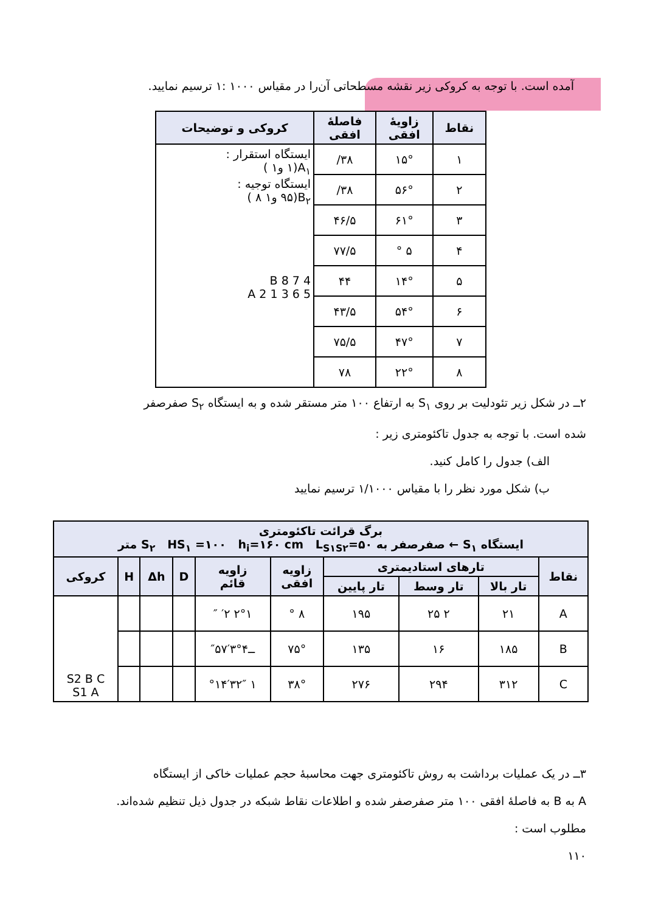آمده است. با توجه به کروکی زیر نقشه مسطحاتی آن‌را در مقیاس ۱۰۰۰ :۱ ترسیم نمایید.
| نقاط | زاویهٔ افقی | فاصلهٔ افقی | کروکی و توضیحات |
| --- | --- | --- | --- |
| ۱ | ۱۵° | ۳۸/ | ایستگاه استقرار : A<sub>۱</sub>(۱ و۱ ) ایستگاه توجیه : B<sub>۲</sub>(۹۵ و۱ ۸ ) B 8 7 4 5 6 3 1 2 A |
| ۲ | ۵۶° | ۳۸/ | |
| ۳ | ۶۱° | ۴۶/۵ | |
| ۴ | ۵ ° | ۷۷/۵ | |
| ۵ | ۱۴° | ۴۴ | |
| ۶ | ۵۴° | ۴۳/۵ | |
| ۷ | ۴۷° | ۷۵/۵ | |
| ۸ | ۲۲° | ۷۸ | |
۲ــ در شکل زیر تئودلیت بر روی S<sub>۱</sub> به ارتفاع ۱۰۰ متر مستقر شده و به ایستگاه S<sub>۲</sub> صفرصفر
شده است. با توجه به جدول تاکئومتری زیر :
الف) جدول را کامل کنید.
ب) شکل مورد نظر را با مقیاس ۱/۱۰۰۰ ترسیم نمایید
| برگ قرائت تاکئومتری ایستگاه S<sub>۱</sub> ← صفرصفر به S<sub>۲</sub> HS<sub>۱</sub> =۱۰۰ h<sub>i</sub>=۱۶۰ cm L<sub>S۱S۲</sub>=۵۰ متر | | | | | | | | | |
| --- | --- | --- | --- | --- | --- | --- | --- | --- | --- |
| نقاط | تارهای استادیمتری | | | زاویه افقی | زاویه قائم | D | Δh | H | کروکی |
| | تار بالا | تار وسط | تار پایین | | | | | | |
| A | ۲۱ | ۲ ۲۵ | ۱۹۵ | ۸ ° | ۲°۱ ′۲ ″ | | | | S2 B C S1 A |
| B | ۱۸۵ | ۱۶ | ۱۳۵ | ۷۵° | ــ۴°۳′۵۷″ | | | | |
| C | ۳۱۲ | ۲۹۴ | ۲۷۶ | ۳۸° | ۱ °۱۴′۳۲″ | | | | |
۳ــ در یک عملیات برداشت به روش تاکئومتری جهت محاسبهٔ حجم عملیات خاکی از ایستگاه
A به B به فاصلهٔ افقی ۱۰۰ متر صفرصفر شده و اطلاعات نقاط شبکه در جدول ذیل تنظیم شده‌اند.
مطلوب است :
۱۱۰